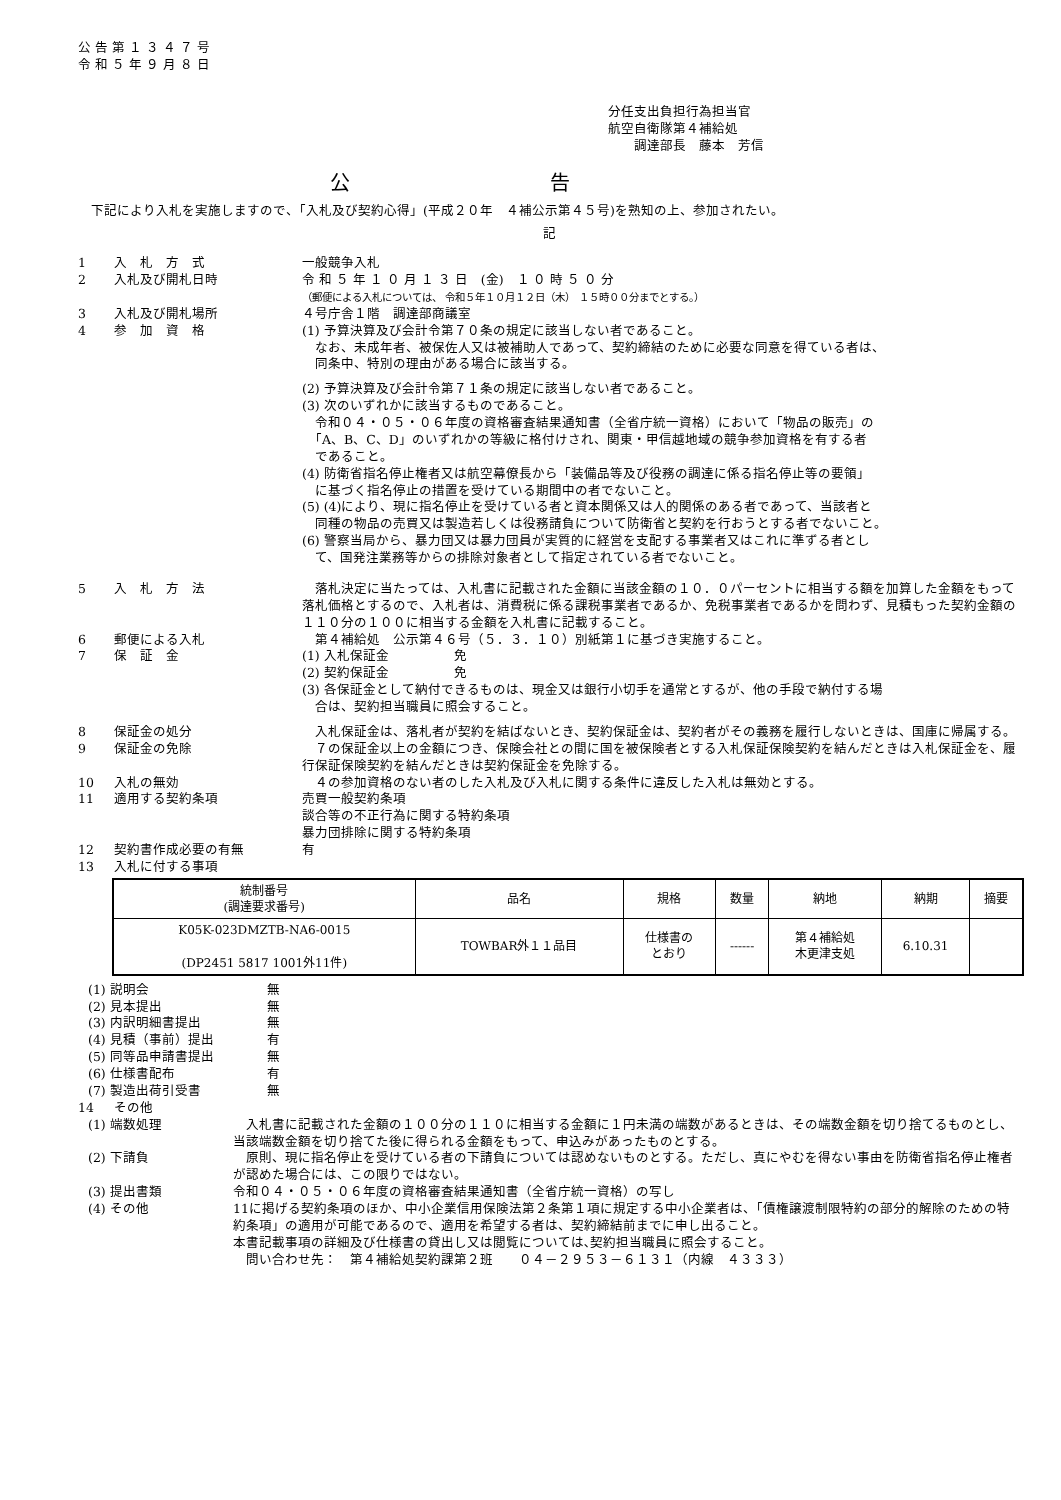公 告 第 １ ３ ４ ７ 号
令 和 ５ 年 ９ 月 ８ 日
分任支出負担行為担当官
航空自衛隊第４補給処
　　調達部長　藤本　芳信
公告
　下記により入札を実施しますので、「入札及び契約心得」(平成２０年　４補公示第４５号)を熟知の上、参加されたい。
記
1 入　札　方　式 一般競争入札
2 入札及び開札日時 令 和 ５ 年 １ ０ 月 １ ３ 日　(金)　１ ０ 時 ５ ０ 分
（郵便による入札については、 令和５年１０月１２日（木） １５時００分までとする。）
3 入札及び開札場所 ４号庁舎１階　調達部商議室
4 参　加　資　格 (1) 予算決算及び会計令第７０条の規定に該当しない者であること。
　なお、未成年者、被保佐人又は被補助人であって、契約締結のために必要な同意を得ている者は、
　同条中、特別の理由がある場合に該当する。
(2) 予算決算及び会計令第７１条の規定に該当しない者であること。
(3) 次のいずれかに該当するものであること。
　令和０４・０５・０６年度の資格審査結果通知書（全省庁統一資格）において「物品の販売」の
　「A、B、C、D」のいずれかの等級に格付けされ、関東・甲信越地域の競争参加資格を有する者
　であること。
(4) 防衛省指名停止権者又は航空幕僚長から「装備品等及び役務の調達に係る指名停止等の要領」
　に基づく指名停止の措置を受けている期間中の者でないこと。
(5) (4)により、現に指名停止を受けている者と資本関係又は人的関係のある者であって、当該者と
　同種の物品の売買又は製造若しくは役務請負について防衛省と契約を行おうとする者でないこと。
(6) 警察当局から、暴力団又は暴力団員が実質的に経営を支配する事業者又はこれに準ずる者とし
　て、国発注業務等からの排除対象者として指定されている者でないこと。
5 入　札　方　法　落札決定に当たっては、入札書に記載された金額に当該金額の１０．０パーセントに相当する額を加算した金額をもって落札価格とするので、入札者は、消費税に係る課税事業者であるか、免税事業者であるかを問わず、見積もった契約金額の１１０分の１００に相当する金額を入札書に記載すること。
6 郵便による入札　第４補給処　公示第４６号（５．３．１０）別紙第１に基づき実施すること。
7 保　証　金 (1) 入札保証金　　　　　免
(2) 契約保証金　　　　　免
(3) 各保証金として納付できるものは、現金又は銀行小切手を通常とするが、他の手段で納付する場
　合は、契約担当職員に照会すること。
8 保証金の処分　入札保証金は、落札者が契約を結ばないとき、契約保証金は、契約者がその義務を履行しないときは、国庫に帰属する。
9 保証金の免除　７の保証金以上の金額につき、保険会社との間に国を被保険者とする入札保証保険契約を結んだときは入札保証金を、履行保証保険契約を結んだときは契約保証金を免除する。
10 入札の無効　４の参加資格のない者のした入札及び入札に関する条件に違反した入札は無効とする。
11 適用する契約条項 売買一般契約条項
談合等の不正行為に関する特約条項
暴力団排除に関する特約条項
12 契約書作成必要の有無 有
13 入札に付する事項
| 統制番号 (調達要求番号) | 品名 | 規格 | 数量 | 納地 | 納期 | 摘要 |
| --- | --- | --- | --- | --- | --- | --- |
| K05K-023DMZTB-NA6-0015 (DP2451 5817 1001外11件) | TOWBAR外１１品目 | 仕様書の とおり | ------ | 第４補給処 木更津支処 | 6.10.31 | |
(1) 説明会　　　無
(2) 見本提出　　　無
(3) 内訳明細書提出　　　無
(4) 見積（事前）提出　　　有
(5) 同等品申請書提出　　　無
(6) 仕様書配布　　　有
(7) 製造出荷引受書　　　無
14 その他
(1) 端数処理　入札書に記載された金額の１００分の１１０に相当する金額に１円未満の端数があるときは、その端数金額を切り捨てるものとし、当該端数金額を切り捨てた後に得られる金額をもって、申込みがあったものとする。
(2) 下請負　原則、現に指名停止を受けている者の下請負については認めないものとする。ただし、真にやむを得ない事由を防衛省指名停止権者が認めた場合には、この限りではない。
(3) 提出書類 令和０４・０５・０６年度の資格審査結果通知書（全省庁統一資格）の写し
(4) その他 11に掲げる契約条項のほか、中小企業信用保険法第２条第１項に規定する中小企業者は、「債権譲渡制限特約の部分的解除のための特約条項」の適用が可能であるので、適用を希望する者は、契約締結前までに申し出ること。
本書記載事項の詳細及び仕様書の貸出し又は閲覧については､契約担当職員に照会すること。
　問い合わせ先：　第４補給処契約課第２班　　０４－２９５３－６１３１（内線　４３３３）